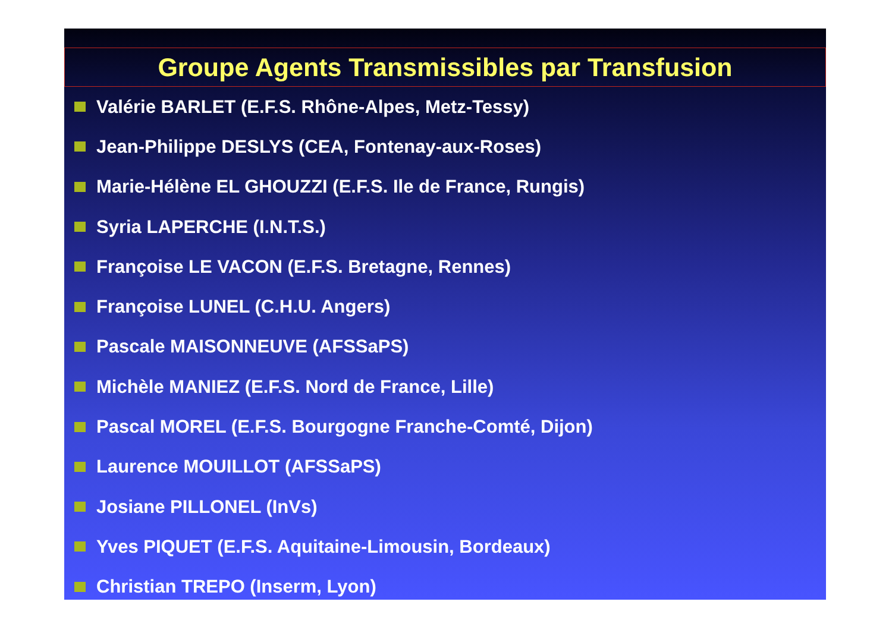Groupe Agents Transmissibles par Transfusion
Valérie BARLET (E.F.S. Rhône-Alpes, Metz-Tessy)
Jean-Philippe DESLYS (CEA, Fontenay-aux-Roses)
Marie-Hélène EL GHOUZZI (E.F.S. Ile de France, Rungis)
Syria LAPERCHE (I.N.T.S.)
Françoise LE VACON (E.F.S. Bretagne, Rennes)
Françoise LUNEL (C.H.U. Angers)
Pascale MAISONNEUVE (AFSSaPS)
Michèle MANIEZ (E.F.S. Nord de France, Lille)
Pascal MOREL (E.F.S. Bourgogne Franche-Comté, Dijon)
Laurence MOUILLOT (AFSSaPS)
Josiane PILLONEL (InVs)
Yves PIQUET (E.F.S. Aquitaine-Limousin, Bordeaux)
Christian TREPO (Inserm, Lyon)